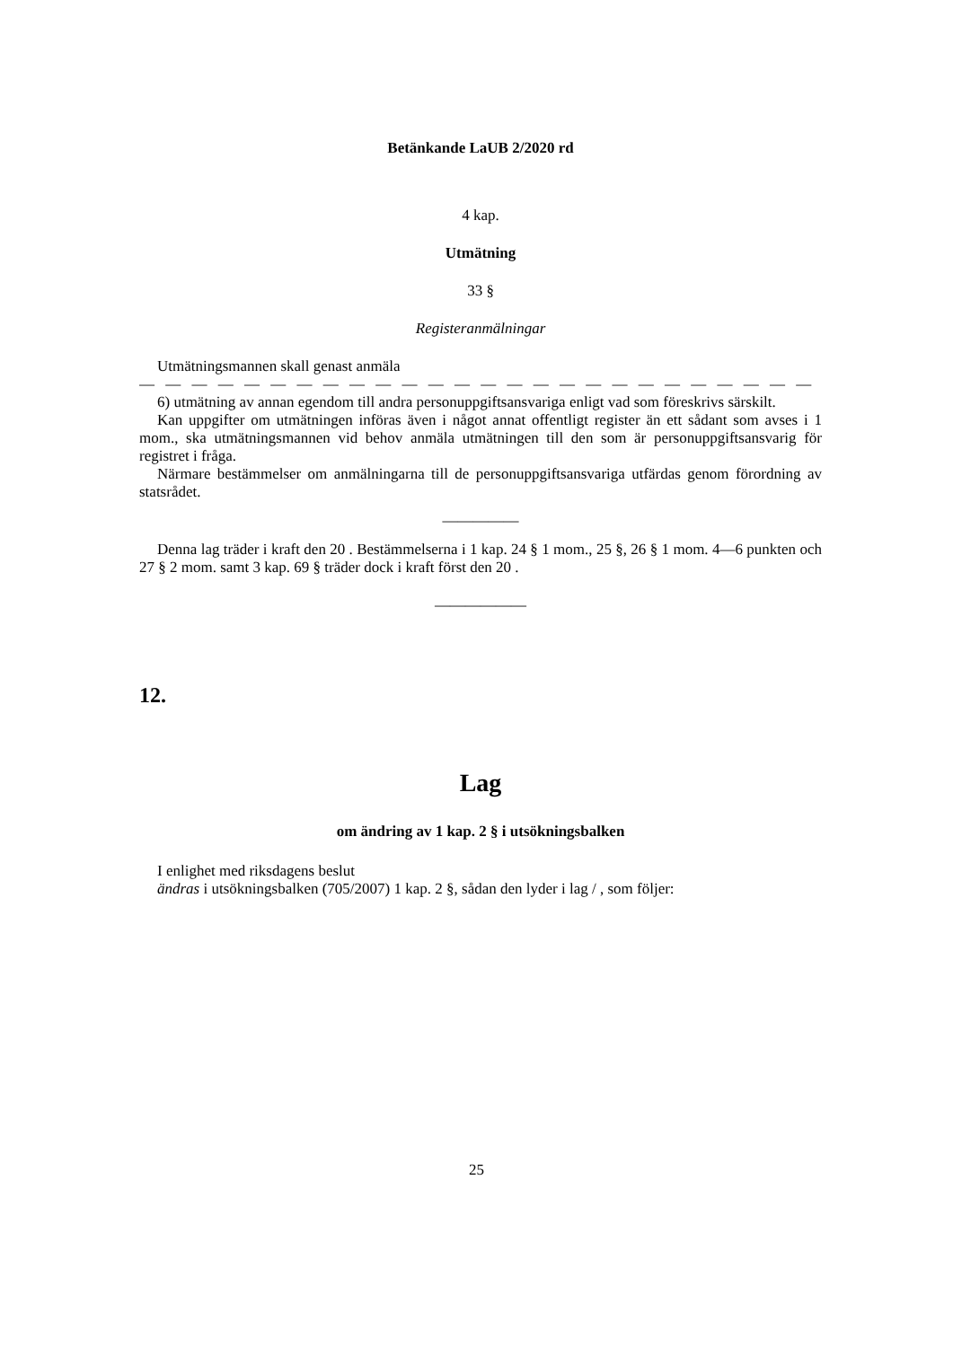Betänkande LaUB 2/2020 rd
4 kap.
Utmätning
33 §
Registeranmälningar
Utmätningsmannen skall genast anmäla
— — — — — — — — — — — — — — — — — — — — — — — — — —
6) utmätning av annan egendom till andra personuppgiftsansvariga enligt vad som föreskrivs särskilt.
Kan uppgifter om utmätningen införas även i något annat offentligt register än ett sådant som avses i 1 mom., ska utmätningsmannen vid behov anmäla utmätningen till den som är personupp­giftsansvarig för registret i fråga.
Närmare bestämmelser om anmälningarna till de personuppgiftsansvariga utfärdas genom för­ordning av statsrådet.
—————
Denna lag träder i kraft den 20 . Bestämmelserna i 1 kap. 24 § 1 mom., 25 §, 26 § 1 mom. 4—6 punkten och 27 § 2 mom. samt 3 kap. 69 § träder dock i kraft först den 20 .
——————
12.
Lag
om ändring av 1 kap. 2 § i utsökningsbalken
I enlighet med riksdagens beslut
ändras i utsökningsbalken (705/2007) 1 kap. 2 §, sådan den lyder i lag / , som följer:
25